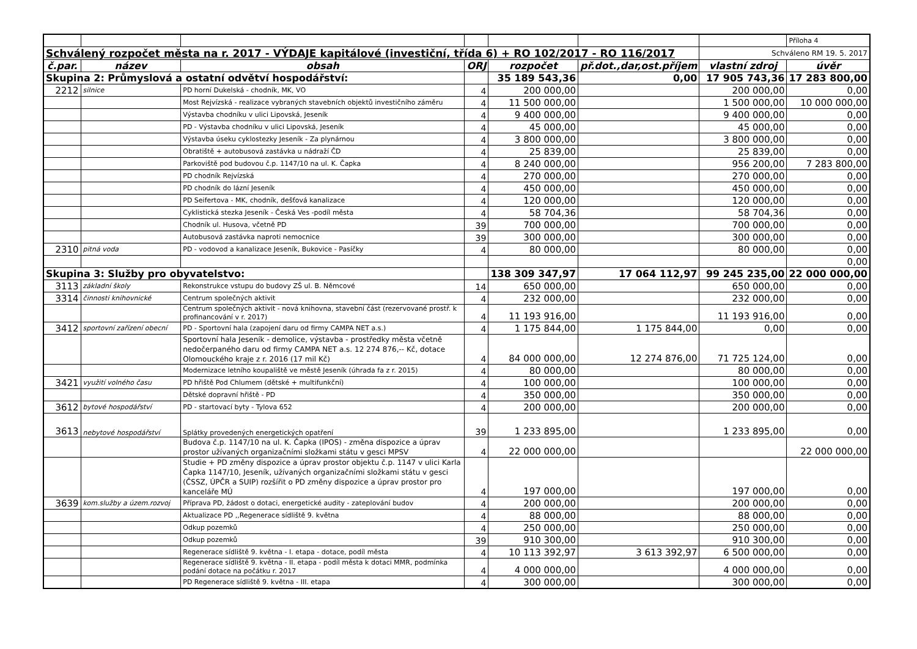| | | | | | | | Příloha 4 |
| Schválený rozpočet města na r. 2017 - VÝDAJE kapitálové (investiční, třída 6) + RO 102/2017 - RO 116/2017 | | | | | | Schváleno RM 19. 5. 2017 | |
| č.par. | název | obsah | ORJ | rozpočet | př.dot.,dar,ost.příjem | vlastní zdroj | úvěr |
| Skupina 2: Průmyslová a ostatní odvětví hospodářství: | | | | 35 189 543,36 | 0,00 | 17 905 743,36 | 17 283 800,00 |
| 2212 | silnice | PD horní Dukelská - chodník, MK, VO | 4 | 200 000,00 | | 200 000,00 | 0,00 |
| | | Most Rejvízská - realizace vybraných stavebních objektů investičního záměru | 4 | 11 500 000,00 | | 1 500 000,00 | 10 000 000,00 |
| | | Výstavba chodníku v ulici Lipovská, Jeseník | 4 | 9 400 000,00 | | 9 400 000,00 | 0,00 |
| | | PD - Výstavba chodníku v ulici Lipovská, Jeseník | 4 | 45 000,00 | | 45 000,00 | 0,00 |
| | | Výstavba úseku cyklostezky Jeseník - Za plynárnou | 4 | 3 800 000,00 | | 3 800 000,00 | 0,00 |
| | | Obratiště + autobusová zastávka u nádraží ČD | 4 | 25 839,00 | | 25 839,00 | 0,00 |
| | | Parkoviště pod budovou č.p. 1147/10 na ul. K. Čapka | 4 | 8 240 000,00 | | 956 200,00 | 7 283 800,00 |
| | | PD chodník Rejvízská | 4 | 270 000,00 | | 270 000,00 | 0,00 |
| | | PD chodník do lázní Jeseník | 4 | 450 000,00 | | 450 000,00 | 0,00 |
| | | PD Seifertova - MK, chodník, dešťová kanalizace | 4 | 120 000,00 | | 120 000,00 | 0,00 |
| | | Cyklistická stezka Jeseník - Česká Ves -podíl města | 4 | 58 704,36 | | 58 704,36 | 0,00 |
| | | Chodník ul. Husova, včetně PD | 39 | 700 000,00 | | 700 000,00 | 0,00 |
| | | Autobusová zastávka naproti nemocnice | 39 | 300 000,00 | | 300 000,00 | 0,00 |
| 2310 | pitná voda | PD - vodovod a kanalizace Jeseník, Bukovice - Pasíčky | 4 | 80 000,00 | | 80 000,00 | 0,00 |
| | | | | | | | 0,00 |
| Skupina 3: Služby pro obyvatelstvo: | | | | 138 309 347,97 | 17 064 112,97 | 99 245 235,00 | 22 000 000,00 |
| 3113 | základní školy | Rekonstrukce vstupu do budovy ZŠ ul. B. Němcové | 14 | 650 000,00 | | 650 000,00 | 0,00 |
| 3314 | činnosti knihovnické | Centrum společných aktivit | 4 | 232 000,00 | | 232 000,00 | 0,00 |
| | | Centrum společných aktivit - nová knihovna, stavební část (rezervované prostř. k profinancování v r. 2017) | 4 | 11 193 916,00 | | 11 193 916,00 | 0,00 |
| 3412 | sportovní zařízení obecní | PD - Sportovní hala (zapojení daru od firmy CAMPA NET a.s.) | 4 | 1 175 844,00 | 1 175 844,00 | 0,00 | 0,00 |
| | | Sportovní hala Jeseník - demolice, výstavba - prostředky města včetně nedočerpaného daru od firmy CAMPA NET a.s. 12 274 876,-- Kč, dotace Olomouckého kraje z r. 2016 (17 mil Kč) | 4 | 84 000 000,00 | 12 274 876,00 | 71 725 124,00 | 0,00 |
| | | Modernizace letního koupaliště ve městě Jeseník (úhrada fa z r. 2015) | 4 | 80 000,00 | | 80 000,00 | 0,00 |
| 3421 | využití volného času | PD hřiště Pod Chlumem (dětské + multifunkční) | 4 | 100 000,00 | | 100 000,00 | 0,00 |
| | | Dětské dopravní hřiště - PD | 4 | 350 000,00 | | 350 000,00 | 0,00 |
| 3612 | bytové hospodářství | PD - startovací byty - Tylova 652 | 4 | 200 000,00 | | 200 000,00 | 0,00 |
| 3613 | nebytové hospodářství | Splátky provedených energetických opatření | 39 | 1 233 895,00 | | 1 233 895,00 | 0,00 |
| | | Budova č.p. 1147/10 na ul. K. Čapka (IPOS) - změna dispozice a úprav prostor užívaných organizačními složkami státu v gesci MPSV | 4 | 22 000 000,00 | | | 22 000 000,00 |
| | | Studie + PD změny dispozice a úprav prostor objektu č.p. 1147 v ulici Karla Čapka 1147/10, Jeseník, užívaných organizačními složkami státu v gesci (ČSSZ, ÚPČR a SUIP) rozšířit o PD změny dispozice a úprav prostor pro kanceláře MÚ | 4 | 197 000,00 | | 197 000,00 | 0,00 |
| 3639 | kom.služby a územ.rozvoj | Příprava PD, žádost o dotaci, energetické audity - zateplování budov | 4 | 200 000,00 | | 200 000,00 | 0,00 |
| | | Aktualizace PD ,,Regenerace sídliště 9. května | 4 | 88 000,00 | | 88 000,00 | 0,00 |
| | | Odkup pozemků | 4 | 250 000,00 | | 250 000,00 | 0,00 |
| | | Odkup pozemků | 39 | 910 300,00 | | 910 300,00 | 0,00 |
| | | Regenerace sídliště 9. května - I. etapa - dotace, podíl města | 4 | 10 113 392,97 | 3 613 392,97 | 6 500 000,00 | 0,00 |
| | | Regenerace sídliště 9. května - II. etapa - podíl města k dotaci MMR, podmínka podání dotace na počátku r. 2017 | 4 | 4 000 000,00 | | 4 000 000,00 | 0,00 |
| | | PD Regenerace sídliště 9. května - III. etapa | 4 | 300 000,00 | | 300 000,00 | 0,00 |